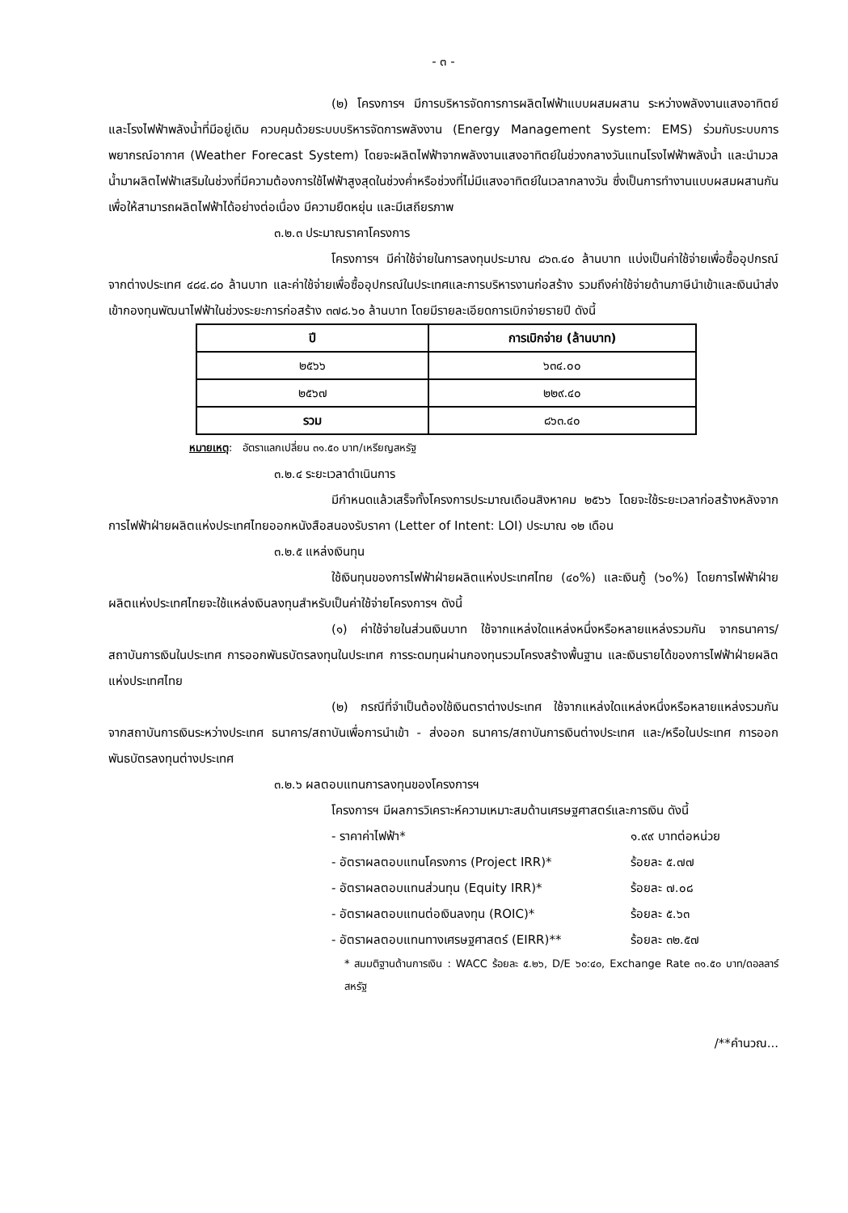- ๓ -
(๒) โครงการฯ มีการบริหารจัดการการผลิตไฟฟ้าแบบผสมผสาน ระหว่างพลังงานแสงอาทิตย์และโรงไฟฟ้าพลังน้ำที่มีอยู่เดิม ควบคุมด้วยระบบบริหารจัดการพลังงาน (Energy Management System: EMS) ร่วมกับระบบการพยากรณ์อากาศ (Weather Forecast System) โดยจะผลิตไฟฟ้าจากพลังงานแสงอาทิตย์ในช่วงกลางวันแทนโรงไฟฟ้าพลังน้ำ และนำมวลน้ำมาผลิตไฟฟ้าเสริมในช่วงที่มีความต้องการใช้ไฟฟ้าสูงสุดในช่วงค่ำหรือช่วงที่ไม่มีแสงอาทิตย์ในเวลากลางวัน ซึ่งเป็นการทำงานแบบผสมผสานกันเพื่อให้สามารถผลิตไฟฟ้าได้อย่างต่อเนื่อง มีความยืดหยุ่น และมีเสถียรภาพ
๓.๒.๓ ประมาณราคาโครงการ
โครงการฯ มีค่าใช้จ่ายในการลงทุนประมาณ ๘๖๓.๔๐ ล้านบาท แบ่งเป็นค่าใช้จ่ายเพื่อซื้ออุปกรณ์จากต่างประเทศ ๔๘๔.๘๐ ล้านบาท และค่าใช้จ่ายเพื่อซื้ออุปกรณ์ในประเทศและการบริหารงานก่อสร้าง รวมถึงค่าใช้จ่ายด้านภาษีนำเข้าและเงินนำส่งเข้ากองทุนพัฒนาไฟฟ้าในช่วงระยะการก่อสร้าง ๓๗๘.๖๐ ล้านบาท โดยมีรายละเอียดการเบิกจ่ายรายปี ดังนี้
| ปี | การเบิกจ่าย (ล้านบาท) |
| --- | --- |
| ๒๕๖๖ | ๖๓๔.๐๐ |
| ๒๕๖๗ | ๒๒๙.๔๐ |
| รวม | ๘๖๓.๔๐ |
หมายเหตุ: อัตราแลกเปลี่ยน ๓๑.๕๐ บาท/เหรียญสหรัฐ
๓.๒.๔ ระยะเวลาดำเนินการ
มีกำหนดแล้วเสร็จทั้งโครงการประมาณเดือนสิงหาคม ๒๕๖๖ โดยจะใช้ระยะเวลาก่อสร้างหลังจากการไฟฟ้าฝ่ายผลิตแห่งประเทศไทยออกหนังสือสนองรับราคา (Letter of Intent: LOI) ประมาณ ๑๒ เดือน
๓.๒.๕ แหล่งเงินทุน
ใช้เงินทุนของการไฟฟ้าฝ่ายผลิตแห่งประเทศไทย (๔๐%) และเงินกู้ (๖๐%) โดยการไฟฟ้าฝ่ายผลิตแห่งประเทศไทยจะใช้แหล่งเงินลงทุนสำหรับเป็นค่าใช้จ่ายโครงการฯ ดังนี้
(๑) ค่าใช้จ่ายในส่วนเงินบาท ใช้จากแหล่งใดแหล่งหนึ่งหรือหลายแหล่งรวมกัน จากธนาคาร/สถาบันการเงินในประเทศ การออกพันธบัตรลงทุนในประเทศ การระดมทุนผ่านกองทุนรวมโครงสร้างพื้นฐาน และเงินรายได้ของการไฟฟ้าฝ่ายผลิตแห่งประเทศไทย
(๒) กรณีที่จำเป็นต้องใช้เงินตราต่างประเทศ ใช้จากแหล่งใดแหล่งหนึ่งหรือหลายแหล่งรวมกัน จากสถาบันการเงินระหว่างประเทศ ธนาคาร/สถาบันเพื่อการนำเข้า - ส่งออก ธนาคาร/สถาบันการเงินต่างประเทศ และ/หรือในประเทศ การออกพันธบัตรลงทุนต่างประเทศ
๓.๒.๖ ผลตอบแทนการลงทุนของโครงการฯ
โครงการฯ มีผลการวิเคราะห์ความเหมาะสมด้านเศรษฐศาสตร์และการเงิน ดังนี้
- ราคาค่าไฟฟ้า* ๑.๙๙ บาทต่อหน่วย
- อัตราผลตอบแทนโครงการ (Project IRR)* ร้อยละ ๕.๗๗
- อัตราผลตอบแทนส่วนทุน (Equity IRR)* ร้อยละ ๗.๐๘
- อัตราผลตอบแทนต่อเงินลงทุน (ROIC)* ร้อยละ ๕.๖๓
- อัตราผลตอบแทนทางเศรษฐศาสตร์ (EIRR)** ร้อยละ ๓๒.๕๗
* สมมติฐานด้านการเงิน : WACC ร้อยละ ๕.๒๖, D/E ๖๐:๔๐, Exchange Rate ๓๑.๕๐ บาท/ดอลลาร์สหรัฐ
/**คำนวณ...